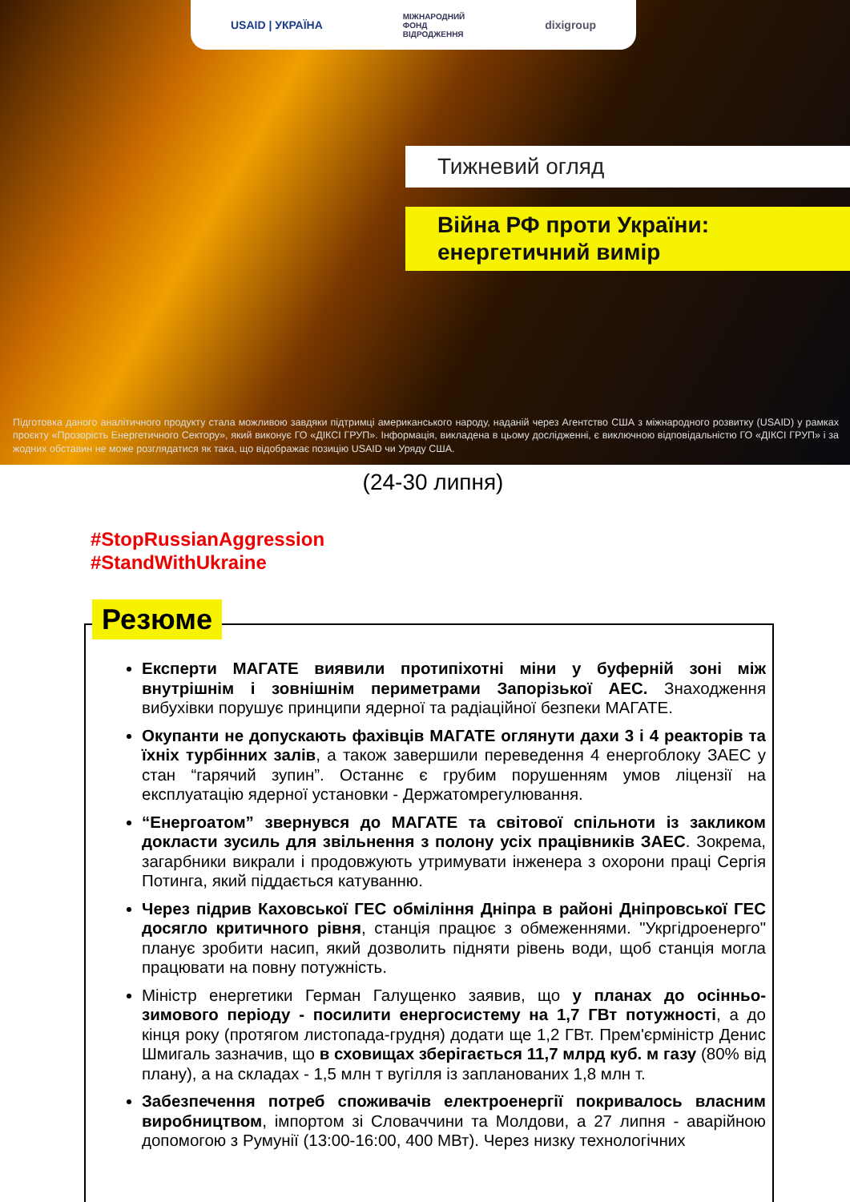USAID | УКРАЇНА МІЖНАРОДНИЙ
ФОНД
ВІДРОДЖЕННЯ dixigroup
Тижневий огляд
Війна РФ проти України:
енергетичний вимір
Підготовка даного аналітичного продукту стала можливою завдяки підтримці американського народу, наданій через Агентство США з міжнародного розвитку (USAID) у рамках проєкту «Прозорість Енергетичного Сектору», який виконує ГО «ДІКСІ ГРУП». Інформація, викладена в цьому дослідженні, є виключною відповідальністю ГО «ДІКСІ ГРУП» і за жодних обставин не може розглядатися як така, що відображає позицію USAID чи Уряду США.
(24-30 липня)
#StopRussianAggression
#StandWithUkraine
Резюме
Експерти МАГАТЕ виявили протипіхотні міни у буферній зоні між внутрішнім і зовнішнім периметрами Запорізької АЕС. Знаходження вибухівки порушує принципи ядерної та радіаційної безпеки МАГАТЕ.
Окупанти не допускають фахівців МАГАТЕ оглянути дахи 3 і 4 реакторів та їхніх турбінних залів, а також завершили переведення 4 енергоблоку ЗАЕС у стан “гарячий зупин”. Останнє є грубим порушенням умов ліцензії на експлуатацію ядерної установки - Держатомрегулювання.
“Енергоатом” звернувся до МАГАТЕ та світової спільноти із закликом докласти зусиль для звільнення з полону усіх працівників ЗАЕС. Зокрема, загарбники викрали і продовжують утримувати інженера з охорони праці Сергія Потинга, який піддається катуванню.
Через підрив Каховської ГЕС обміління Дніпра в районі Дніпровської ГЕС досягло критичного рівня, станція працює з обмеженнями. "Укргідроенерго" планує зробити насип, який дозволить підняти рівень води, щоб станція могла працювати на повну потужність.
Міністр енергетики Герман Галущенко заявив, що у планах до осінньо-зимового періоду - посилити енергосистему на 1,7 ГВт потужності, а до кінця року (протягом листопада-грудня) додати ще 1,2 ГВт. Прем'єрміністр Денис Шмигаль зазначив, що в сховищах зберігається 11,7 млрд куб. м газу (80% від плану), а на складах - 1,5 млн т вугілля із запланованих 1,8 млн т.
Забезпечення потреб споживачів електроенергії покривалось власним виробництвом, імпортом зі Словаччини та Молдови, а 27 липня - аварійною допомогою з Румунії (13:00-16:00, 400 МВт). Через низку технологічних